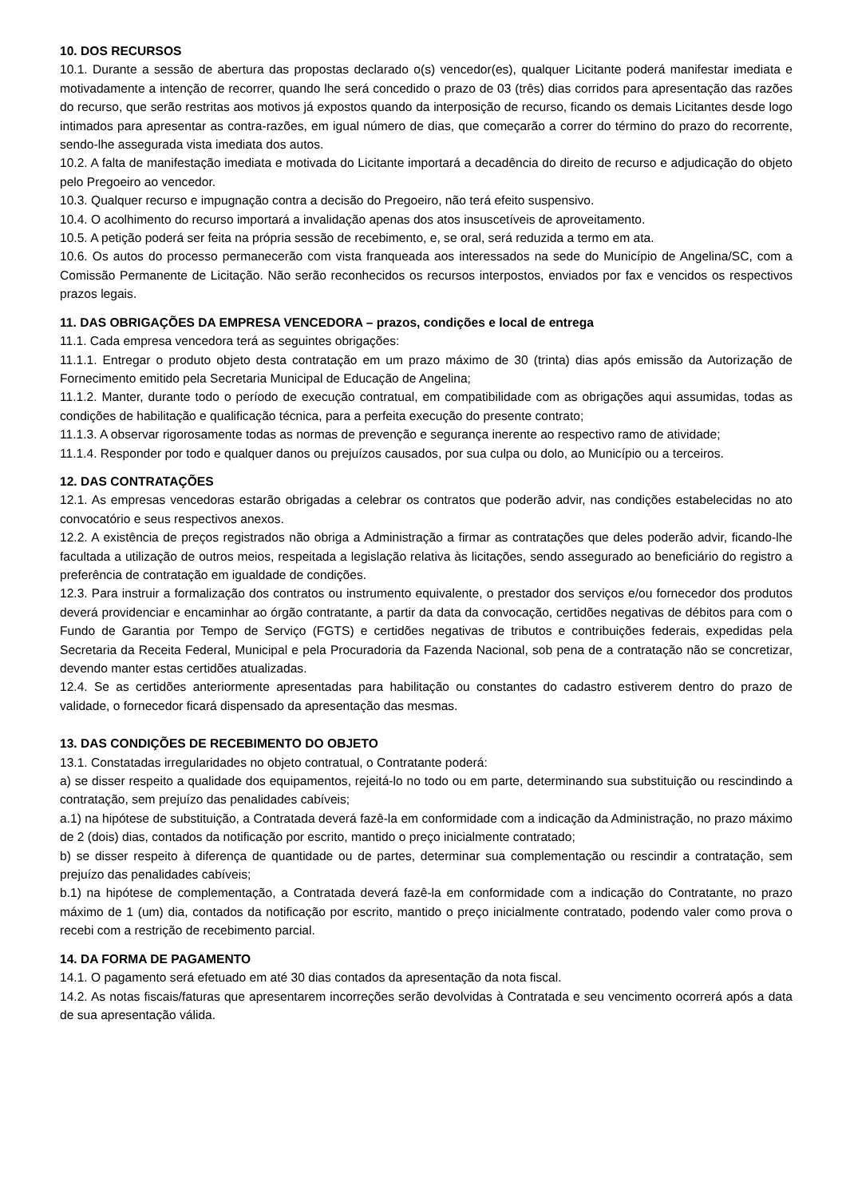10. DOS RECURSOS
10.1. Durante a sessão de abertura das propostas declarado o(s) vencedor(es), qualquer Licitante poderá manifestar imediata e motivadamente a intenção de recorrer, quando lhe será concedido o prazo de 03 (três) dias corridos para apresentação das razões do recurso, que serão restritas aos motivos já expostos quando da interposição de recurso, ficando os demais Licitantes desde logo intimados para apresentar as contra-razões, em igual número de dias, que começarão a correr do término do prazo do recorrente, sendo-lhe assegurada vista imediata dos autos.
10.2. A falta de manifestação imediata e motivada do Licitante importará a decadência do direito de recurso e adjudicação do objeto pelo Pregoeiro ao vencedor.
10.3. Qualquer recurso e impugnação contra a decisão do Pregoeiro, não terá efeito suspensivo.
10.4. O acolhimento do recurso importará a invalidação apenas dos atos insuscetíveis de aproveitamento.
10.5. A petição poderá ser feita na própria sessão de recebimento, e, se oral, será reduzida a termo em ata.
10.6. Os autos do processo permanecerão com vista franqueada aos interessados na sede do Município de Angelina/SC, com a Comissão Permanente de Licitação. Não serão reconhecidos os recursos interpostos, enviados por fax e vencidos os respectivos prazos legais.
11. DAS OBRIGAÇÕES DA EMPRESA VENCEDORA – prazos, condições e local de entrega
11.1. Cada empresa vencedora terá as seguintes obrigações:
11.1.1. Entregar o produto objeto desta contratação em um prazo máximo de 30 (trinta) dias após emissão da Autorização de Fornecimento emitido pela Secretaria Municipal de Educação de Angelina;
11.1.2. Manter, durante todo o período de execução contratual, em compatibilidade com as obrigações aqui assumidas, todas as condições de habilitação e qualificação técnica, para a perfeita execução do presente contrato;
11.1.3. A observar rigorosamente todas as normas de prevenção e segurança inerente ao respectivo ramo de atividade;
11.1.4. Responder por todo e qualquer danos ou prejuízos causados, por sua culpa ou dolo, ao Município ou a terceiros.
12. DAS CONTRATAÇÕES
12.1. As empresas vencedoras estarão obrigadas a celebrar os contratos que poderão advir, nas condições estabelecidas no ato convocatório e seus respectivos anexos.
12.2. A existência de preços registrados não obriga a Administração a firmar as contratações que deles poderão advir, ficando-lhe facultada a utilização de outros meios, respeitada a legislação relativa às licitações, sendo assegurado ao beneficiário do registro a preferência de contratação em igualdade de condições.
12.3. Para instruir a formalização dos contratos ou instrumento equivalente, o prestador dos serviços e/ou fornecedor dos produtos deverá providenciar e encaminhar ao órgão contratante, a partir da data da convocação, certidões negativas de débitos para com o Fundo de Garantia por Tempo de Serviço (FGTS) e certidões negativas de tributos e contribuições federais, expedidas pela Secretaria da Receita Federal, Municipal e pela Procuradoria da Fazenda Nacional, sob pena de a contratação não se concretizar, devendo manter estas certidões atualizadas.
12.4. Se as certidões anteriormente apresentadas para habilitação ou constantes do cadastro estiverem dentro do prazo de validade, o fornecedor ficará dispensado da apresentação das mesmas.
13. DAS CONDIÇÕES DE RECEBIMENTO DO OBJETO
13.1. Constatadas irregularidades no objeto contratual, o Contratante poderá:
a) se disser respeito a qualidade dos equipamentos, rejeitá-lo no todo ou em parte, determinando sua substituição ou rescindindo a contratação, sem prejuízo das penalidades cabíveis;
a.1) na hipótese de substituição, a Contratada deverá fazê-la em conformidade com a indicação da Administração, no prazo máximo de 2 (dois) dias, contados da notificação por escrito, mantido o preço inicialmente contratado;
b) se disser respeito à diferença de quantidade ou de partes, determinar sua complementação ou rescindir a contratação, sem prejuízo das penalidades cabíveis;
b.1) na hipótese de complementação, a Contratada deverá fazê-la em conformidade com a indicação do Contratante, no prazo máximo de 1 (um) dia, contados da notificação por escrito, mantido o preço inicialmente contratado, podendo valer como prova o recebi com a restrição de recebimento parcial.
14. DA FORMA DE PAGAMENTO
14.1. O pagamento será efetuado em até 30 dias contados da apresentação da nota fiscal.
14.2. As notas fiscais/faturas que apresentarem incorreções serão devolvidas à Contratada e seu vencimento ocorrerá após a data de sua apresentação válida.